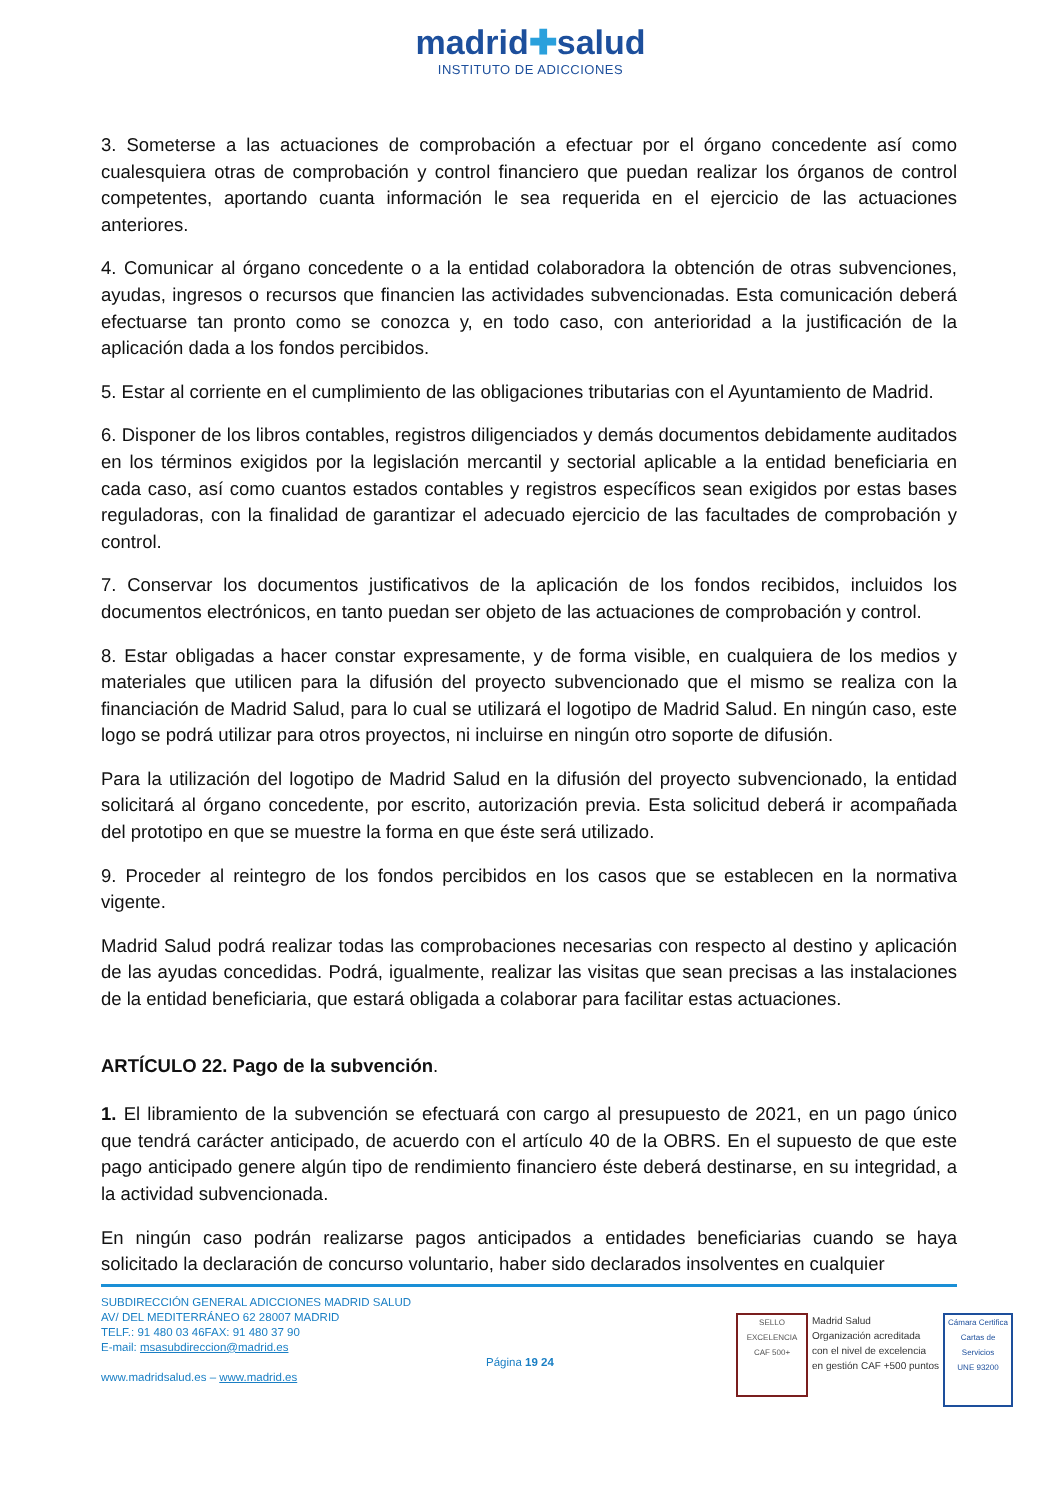madrid✚salud
INSTITUTO DE ADICCIONES
3. Someterse a las actuaciones de comprobación a efectuar por el órgano concedente así como cualesquiera otras de comprobación y control financiero que puedan realizar los órganos de control competentes, aportando cuanta información le sea requerida en el ejercicio de las actuaciones anteriores.
4. Comunicar al órgano concedente o a la entidad colaboradora la obtención de otras subvenciones, ayudas, ingresos o recursos que financien las actividades subvencionadas. Esta comunicación deberá efectuarse tan pronto como se conozca y, en todo caso, con anterioridad a la justificación de la aplicación dada a los fondos percibidos.
5. Estar al corriente en el cumplimiento de las obligaciones tributarias con el Ayuntamiento de Madrid.
6. Disponer de los libros contables, registros diligenciados y demás documentos debidamente auditados en los términos exigidos por la legislación mercantil y sectorial aplicable a la entidad beneficiaria en cada caso, así como cuantos estados contables y registros específicos sean exigidos por estas bases reguladoras, con la finalidad de garantizar el adecuado ejercicio de las facultades de comprobación y control.
7. Conservar los documentos justificativos de la aplicación de los fondos recibidos, incluidos los documentos electrónicos, en tanto puedan ser objeto de las actuaciones de comprobación y control.
8. Estar obligadas a hacer constar expresamente, y de forma visible, en cualquiera de los medios y materiales que utilicen para la difusión del proyecto subvencionado que el mismo se realiza con la financiación de Madrid Salud, para lo cual se utilizará el logotipo de Madrid Salud. En ningún caso, este logo se podrá utilizar para otros proyectos, ni incluirse en ningún otro soporte de difusión.
Para la utilización del logotipo de Madrid Salud en la difusión del proyecto subvencionado, la entidad solicitará al órgano concedente, por escrito, autorización previa. Esta solicitud deberá ir acompañada del prototipo en que se muestre la forma en que éste será utilizado.
9. Proceder al reintegro de los fondos percibidos en los casos que se establecen en la normativa vigente.
Madrid Salud podrá realizar todas las comprobaciones necesarias con respecto al destino y aplicación de las ayudas concedidas. Podrá, igualmente, realizar las visitas que sean precisas a las instalaciones de la entidad beneficiaria, que estará obligada a colaborar para facilitar estas actuaciones.
ARTÍCULO 22. Pago de la subvención.
1. El libramiento de la subvención se efectuará con cargo al presupuesto de 2021, en un pago único que tendrá carácter anticipado, de acuerdo con el artículo 40 de la OBRS. En el supuesto de que este pago anticipado genere algún tipo de rendimiento financiero éste deberá destinarse, en su integridad, a la actividad subvencionada.
En ningún caso podrán realizarse pagos anticipados a entidades beneficiarias cuando se haya solicitado la declaración de concurso voluntario, haber sido declarados insolventes en cualquier
SUBDIRECCIÓN GENERAL ADICCIONES MADRID SALUD
AV/ DEL MEDITERRÁNEO 62 28007 MADRID
TELF.: 91 480 03 46FAX: 91 480 37 90
E-mail: msasubdireccion@madrid.es
www.madridsalud.es – www.madrid.es
Página 19 24
SELLO EXCELENCIA
CAF 500+
Madrid Salud
Organización acreditada
con el nivel de excelencia
en gestión CAF +500 puntos
Cámara Certifica
Cartas de Servicios
UNE 93200